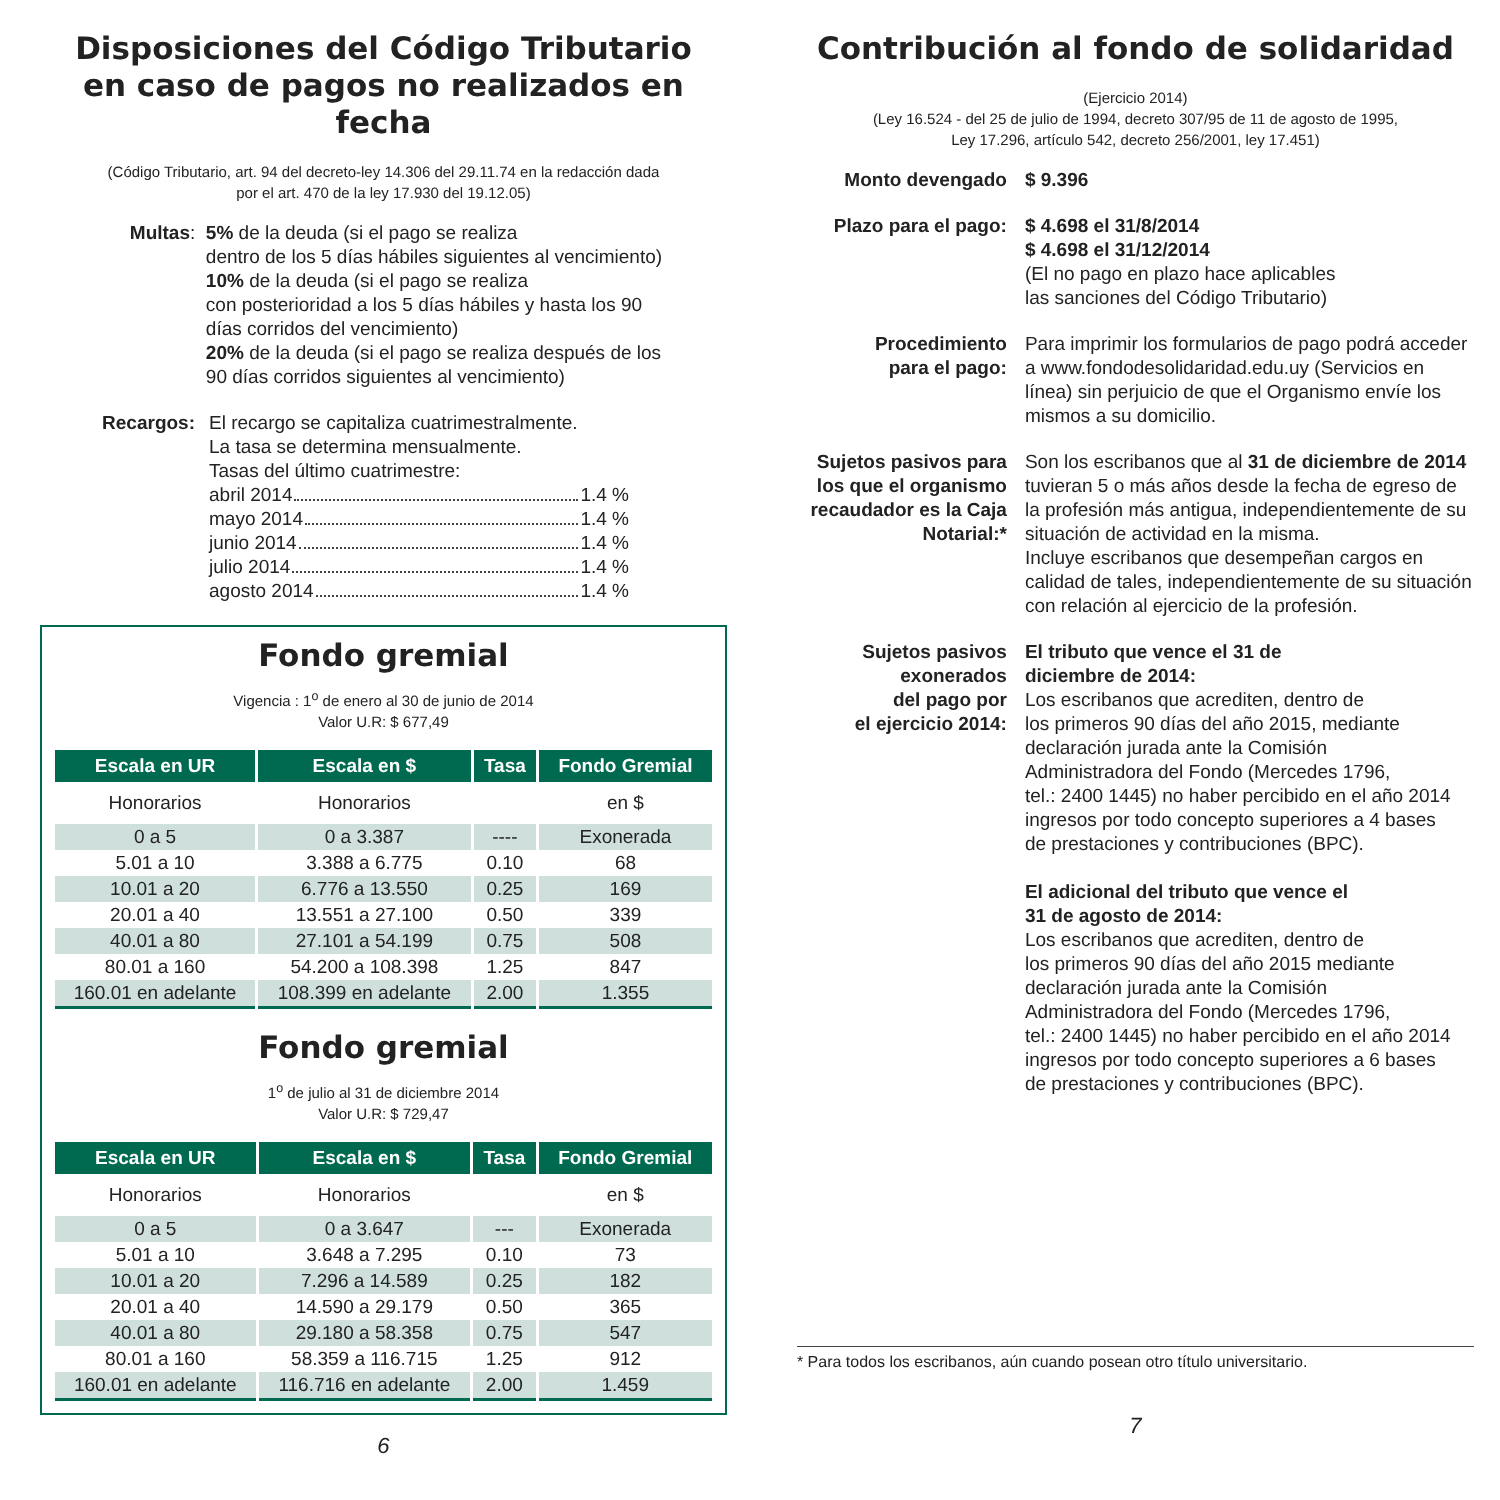Disposiciones del Código Tributario
en caso de pagos no realizados en fecha
(Código Tributario, art. 94 del decreto-ley 14.306 del 29.11.74 en la redacción dada
por el art. 470 de la ley 17.930 del 19.12.05)
Multas
:
5% de la deuda (si el pago se realiza
dentro de los 5 días hábiles siguientes al vencimiento)
10% de la deuda (si el pago se realiza
con posterioridad a los 5 días hábiles y hasta los 90
días corridos del vencimiento)
20% de la deuda (si el pago se realiza después de los
90 días corridos siguientes al vencimiento)
Recargos: El recargo se capitaliza cuatrimestralmente.
La tasa se determina mensualmente.
Tasas del último cuatrimestre:
abril 2014 1.4 %
mayo 2014 1.4 %
junio 2014 1.4 %
julio 2014 1.4 %
agosto 2014 1.4 %
Fondo gremial
Vigencia : 1<sup>o</sup> de enero al 30 de junio de 2014
Valor U.R: $ 677,49
| Escala en UR | Escala en $ | Tasa | Fondo Gremial |
| --- | --- | --- | --- |
| Honorarios | Honorarios | | en $ |
| 0 a 5 | 0 a 3.387 | ---- | Exonerada |
| 5.01 a 10 | 3.388 a 6.775 | 0.10 | 68 |
| 10.01 a 20 | 6.776 a 13.550 | 0.25 | 169 |
| 20.01 a 40 | 13.551 a 27.100 | 0.50 | 339 |
| 40.01 a 80 | 27.101 a 54.199 | 0.75 | 508 |
| 80.01 a 160 | 54.200 a 108.398 | 1.25 | 847 |
| 160.01 en adelante | 108.399 en adelante | 2.00 | 1.355 |
Fondo gremial
1<sup>o</sup> de julio al 31 de diciembre 2014
Valor U.R: $ 729,47
| Escala en UR | Escala en $ | Tasa | Fondo Gremial |
| --- | --- | --- | --- |
| Honorarios | Honorarios | | en $ |
| 0 a 5 | 0 a 3.647 | --- | Exonerada |
| 5.01 a 10 | 3.648 a 7.295 | 0.10 | 73 |
| 10.01 a 20 | 7.296 a 14.589 | 0.25 | 182 |
| 20.01 a 40 | 14.590 a 29.179 | 0.50 | 365 |
| 40.01 a 80 | 29.180 a 58.358 | 0.75 | 547 |
| 80.01 a 160 | 58.359 a 116.715 | 1.25 | 912 |
| 160.01 en adelante | 116.716 en adelante | 2.00 | 1.459 |
6
Contribución al fondo de solidaridad
(Ejercicio 2014)
(Ley 16.524 - del 25 de julio de 1994, decreto 307/95 de 11 de agosto de 1995,
Ley 17.296, artículo 542, decreto 256/2001, ley 17.451)
Monto devengado $ 9.396
Plazo para el pago:
$ 4.698 el 31/8/2014
$ 4.698 el 31/12/2014
(El no pago en plazo hace aplicables
las sanciones del Código Tributario)
Procedimiento
para el pago:
Para imprimir los formularios de pago podrá acceder a www.fondodesolidaridad.edu.uy (Servicios en línea) sin perjuicio de que el Organismo envíe los mismos a su domicilio.
Sujetos pasivos para los que el organismo recaudador es la Caja Notarial:*
Son los escribanos que al 31 de diciembre de 2014 tuvieran 5 o más años desde la fecha de egreso de la profesión más antigua, independientemente de su situación de actividad en la misma.
Incluye escribanos que desempeñan cargos en calidad de tales, independientemente de su situación con relación al ejercicio de la profesión.
Sujetos pasivos
exonerados
del pago por
el ejercicio 2014:
El tributo que vence el 31 de
diciembre de 2014:
Los escribanos que acrediten, dentro de
los primeros 90 días del año 2015, mediante
declaración jurada ante la Comisión
Administradora del Fondo (Mercedes 1796,
tel.: 2400 1445) no haber percibido en el año 2014
ingresos por todo concepto superiores a 4 bases
de prestaciones y contribuciones (BPC).
El adicional del tributo que vence el
31 de agosto de 2014:
Los escribanos que acrediten, dentro de
los primeros 90 días del año 2015 mediante
declaración jurada ante la Comisión
Administradora del Fondo (Mercedes 1796,
tel.: 2400 1445) no haber percibido en el año 2014
ingresos por todo concepto superiores a 6 bases
de prestaciones y contribuciones (BPC).
* Para todos los escribanos, aún cuando posean otro título universitario.
7